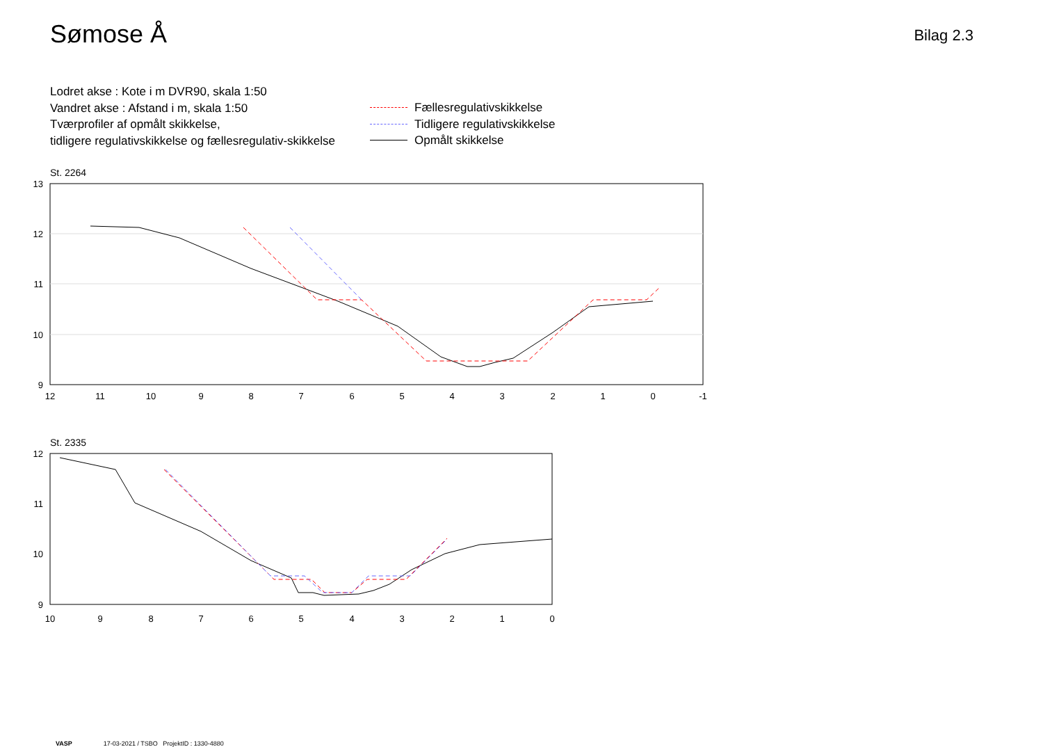Sømose Å
Bilag 2.3
Lodret akse : Kote i m DVR90, skala 1:50
Vandret akse : Afstand i m, skala 1:50
Tværprofiler af opmålt skikkelse,
tidligere regulativskikkelse og fællesregulativ-skikkelse
Fællesregulativskikkelse
Tidligere regulativskikkelse
Opmålt skikkelse
St. 2264
13
12
11
10
9
12
11
10
9
8
7
6
5
4
3
2
1
0
-1
St. 2335
12
11
10
9
10
9
8
7
6
5
4
3
2
1
0
VASP 17-03-2021 / TSBO ProjektID : 1330-4880